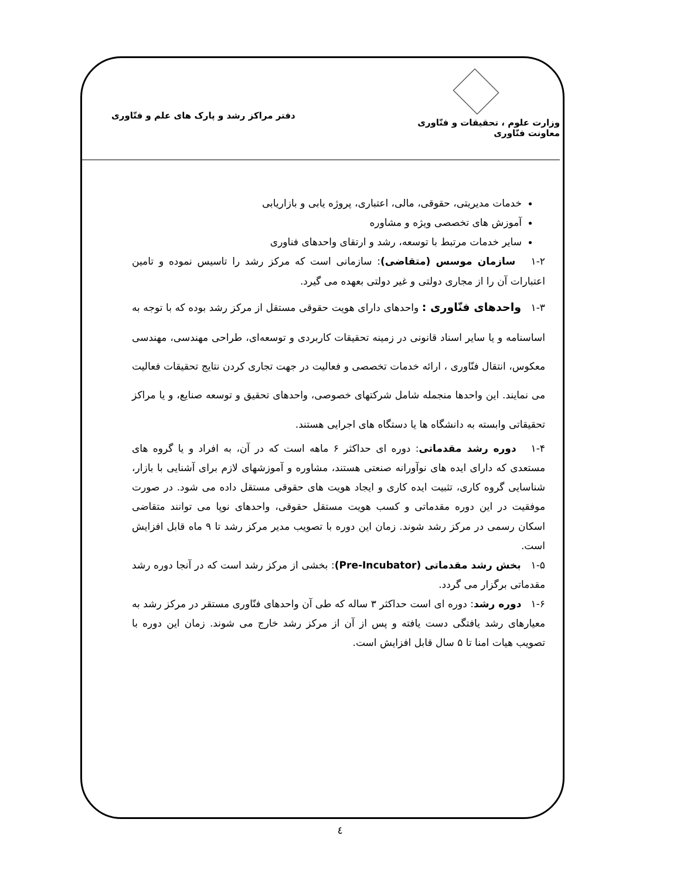وزارت علوم ، تحقیقات و فنّاوری
معاونت فنّاوری
دفتر مراکز رشد و پارک های علم و فنّاوری
خدمات مدیریتی، حقوقی، مالی، اعتباری، پروژه یابی و بازاریابی
آموزش های تخصصی ویژه و مشاوره
سایر خدمات مرتبط با توسعه، رشد و ارتقای واحدهای فناوری
۱-۲ سازمان موسس (متقاضی): سازمانی است که مرکز رشد را تاسیس نموده و تامین اعتبارات آن را از مجاری دولتی و غیر دولتی بعهده می گیرد.
۱-۳ واحدهای فنّاوری : واحدهای دارای هویت حقوقی مستقل از مرکز رشد بوده که با توجه به اساسنامه و یا سایر اسناد قانونی در زمینه تحقیقات کاربردی و توسعه‌ای، طراحی مهندسی، مهندسی معکوس، انتقال فنّاوری ، ارائه خدمات تخصصی و فعالیت در جهت تجاری کردن نتایج تحقیقات فعالیت می نمایند. این واحدها منجمله شامل شرکتهای خصوصی، واحدهای تحقیق و توسعه صنایع، و یا مراکز تحقیقاتی وابسته به دانشگاه ها یا دستگاه های اجرایی هستند.
۱-۴ دوره رشد مقدماتی: دوره ای حداکثر ۶ ماهه است که در آن، به افراد و یا گروه های مستعدی که دارای ایده های نوآورانه صنعتی هستند، مشاوره و آموزشهای لازم برای آشنایی با بازار، شناسایی گروه کاری، تثبیت ایده کاری و ایجاد هویت های حقوقی مستقل داده می شود. در صورت موفقیت در این دوره مقدماتی و کسب هویت مستقل حقوقی، واحدهای نوپا می توانند متقاضی اسکان رسمی در مرکز رشد شوند. زمان این دوره با تصویب مدیر مرکز رشد تا ۹ ماه قابل افزایش است.
۱-۵ بخش رشد مقدماتی (Pre-Incubator): بخشی از مرکز رشد است که در آنجا دوره رشد مقدماتی برگزار می گردد.
۱-۶ دوره رشد: دوره ای است حداکثر ۳ ساله که طی آن واحدهای فنّاوری مستقر در مرکز رشد به معیارهای رشد یافتگی دست یافته و پس از آن از مرکز رشد خارج می شوند. زمان این دوره با تصویب هیات امنا تا ۵ سال قابل افزایش است.
٤